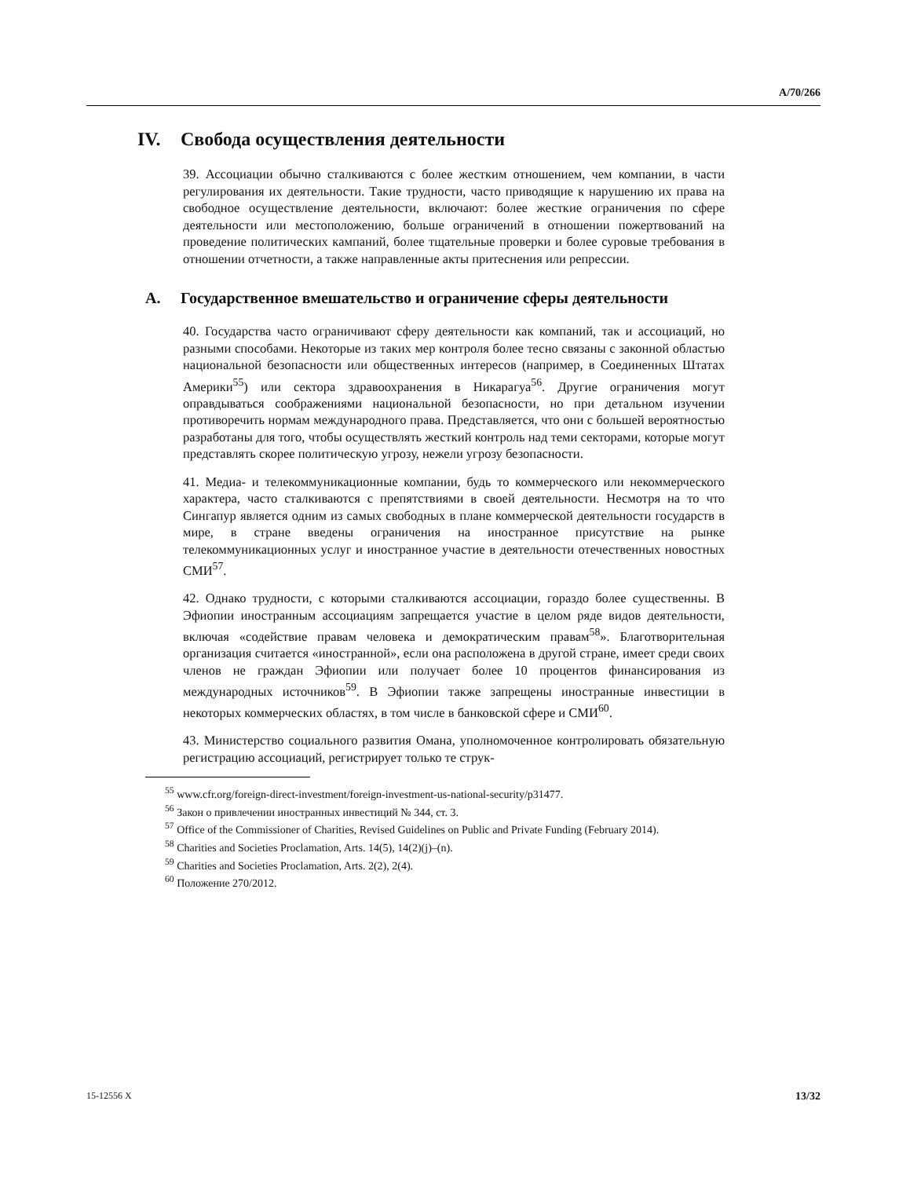A/70/266
IV. Свобода осуществления деятельности
39. Ассоциации обычно сталкиваются с более жестким отношением, чем компании, в части регулирования их деятельности. Такие трудности, часто приводящие к нарушению их права на свободное осуществление деятельности, включают: более жесткие ограничения по сфере деятельности или местоположению, больше ограничений в отношении пожертвований на проведение политических кампаний, более тщательные проверки и более суровые требования в отношении отчетности, а также направленные акты притеснения или репрессии.
A. Государственное вмешательство и ограничение сферы деятельности
40. Государства часто ограничивают сферу деятельности как компаний, так и ассоциаций, но разными способами. Некоторые из таких мер контроля более тесно связаны с законной областью национальной безопасности или общественных интересов (например, в Соединенных Штатах Америки<sup>55</sup>) или сектора здравоохранения в Никарагуа<sup>56</sup>. Другие ограничения могут оправдываться соображениями национальной безопасности, но при детальном изучении противоречить нормам международного права. Представляется, что они с большей вероятностью разработаны для того, чтобы осуществлять жесткий контроль над теми секторами, которые могут представлять скорее политическую угрозу, нежели угрозу безопасности.
41. Медиа- и телекоммуникационные компании, будь то коммерческого или некоммерческого характера, часто сталкиваются с препятствиями в своей деятельности. Несмотря на то что Сингапур является одним из самых свободных в плане коммерческой деятельности государств в мире, в стране введены ограничения на иностранное присутствие на рынке телекоммуникационных услуг и иностранное участие в деятельности отечественных новостных СМИ<sup>57</sup>.
42. Однако трудности, с которыми сталкиваются ассоциации, гораздо более существенны. В Эфиопии иностранным ассоциациям запрещается участие в целом ряде видов деятельности, включая «содействие правам человека и демократическим правам<sup>58</sup>». Благотворительная организация считается «иностранной», если она расположена в другой стране, имеет среди своих членов не граждан Эфиопии или получает более 10 процентов финансирования из международных источников<sup>59</sup>. В Эфиопии также запрещены иностранные инвестиции в некоторых коммерческих областях, в том числе в банковской сфере и СМИ<sup>60</sup>.
43. Министерство социального развития Омана, уполномоченное контролировать обязательную регистрацию ассоциаций, регистрирует только те струк-
<sup>55</sup> www.cfr.org/foreign-direct-investment/foreign-investment-us-national-security/p31477.
<sup>56</sup> Закон о привлечении иностранных инвестиций № 344, ст. 3.
<sup>57</sup> Office of the Commissioner of Charities, Revised Guidelines on Public and Private Funding (February 2014).
<sup>58</sup> Charities and Societies Proclamation, Arts. 14(5), 14(2)(j)–(n).
<sup>59</sup> Charities and Societies Proclamation, Arts. 2(2), 2(4).
<sup>60</sup> Положение 270/2012.
15-12556 X 13/32